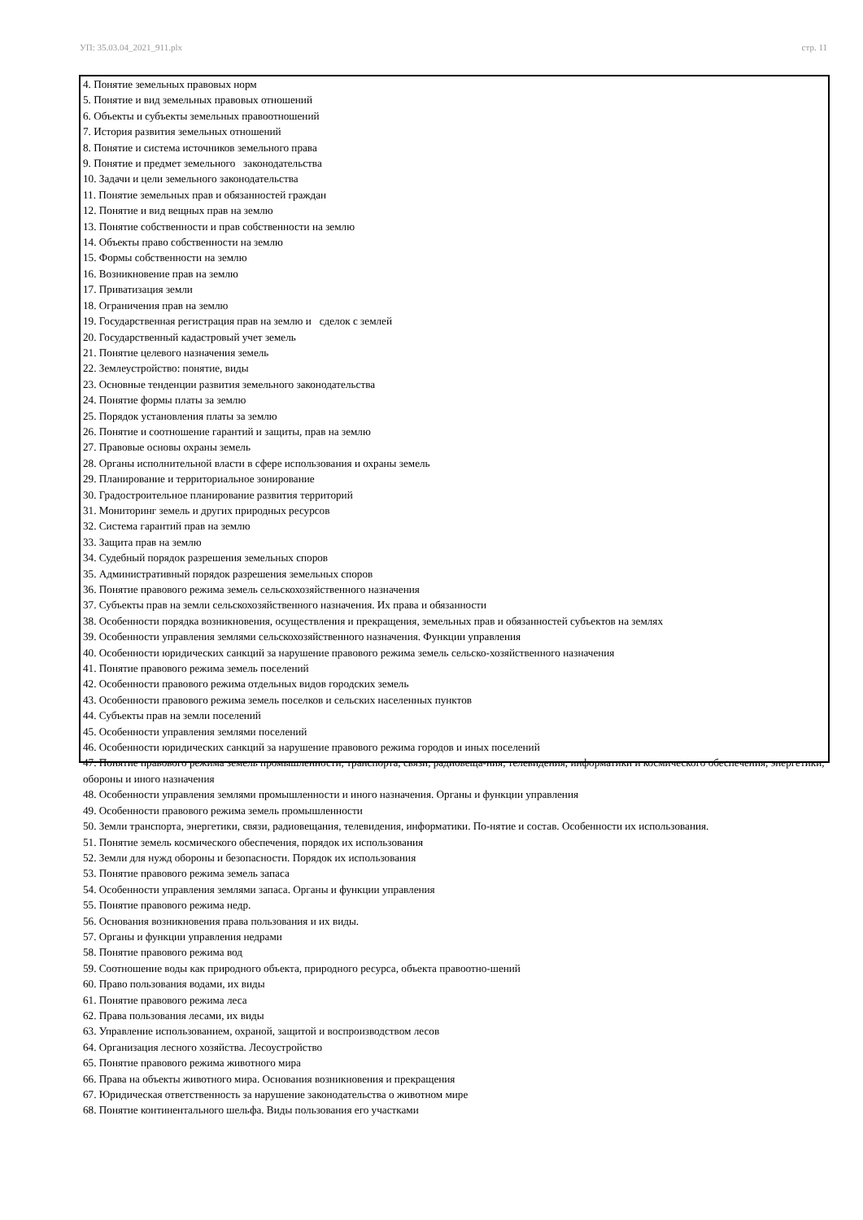УП: 35.03.04_2021_911.plx стр. 11
4. Понятие земельных правовых норм
5. Понятие и вид земельных правовых отношений
6. Объекты и субъекты земельных правоотношений
7. История развития земельных отношений
8. Понятие и система источников земельного права
9. Понятие и предмет земельного законодательства
10. Задачи и цели земельного законодательства
11. Понятие земельных прав и обязанностей граждан
12. Понятие и вид вещных прав на землю
13. Понятие собственности и прав собственности на землю
14. Объекты право собственности на землю
15. Формы собственности на землю
16. Возникновение прав на землю
17. Приватизация земли
18. Ограничения прав на землю
19. Государственная регистрация прав на землю и сделок с землей
20. Государственный кадастровый учет земель
21. Понятие целевого назначения земель
22. Землеустройство: понятие, виды
23. Основные тенденции развития земельного законодательства
24. Понятие формы платы за землю
25. Порядок установления платы за землю
26. Понятие и соотношение гарантий и защиты, прав на землю
27. Правовые основы охраны земель
28. Органы исполнительной власти в сфере использования и охраны земель
29. Планирование и территориальное зонирование
30. Градостроительное планирование развития территорий
31. Мониторинг земель и других природных ресурсов
32. Система гарантий прав на землю
33. Защита прав на землю
34. Судебный порядок разрешения земельных споров
35. Административный порядок разрешения земельных споров
36. Понятие правового режима земель сельскохозяйственного назначения
37. Субъекты прав на земли сельскохозяйственного назначения. Их права и обязанности
38. Особенности порядка возникновения, осуществления и прекращения, земельных прав и обязанностей субъектов на землях
39. Особенности управления землями сельскохозяйственного назначения. Функции управления
40. Особенности юридических санкций за нарушение правового режима земель сельско-хозяйственного назначения
41. Понятие правового режима земель поселений
42. Особенности правового режима отдельных видов городских земель
43. Особенности правового режима земель поселков и сельских населенных пунктов
44. Субъекты прав на земли поселений
45. Особенности управления землями поселений
46. Особенности юридических санкций за нарушение правового режима городов и иных поселений
47. Понятие правового режима земель промышленности, транспорта, связи, радиовеща-ния, телевидения, информатики и космического обеспечения, энергетики, обороны и иного назначения
48. Особенности управления землями промышленности и иного назначения. Органы и функции управления
49. Особенности правового режима земель промышленности
50. Земли транспорта, энергетики, связи, радиовещания, телевидения, информатики. По-нятие и состав. Особенности их использования.
51. Понятие земель космического обеспечения, порядок их использования
52. Земли для нужд обороны и безопасности. Порядок их использования
53. Понятие правового режима земель запаса
54. Особенности управления землями запаса. Органы и функции управления
55. Понятие правового режима недр.
56. Основания возникновения права пользования и их виды.
57. Органы и функции управления недрами
58. Понятие правового режима вод
59. Соотношение воды как природного объекта, природного ресурса, объекта правоотно-шений
60. Право пользования водами, их виды
61. Понятие правового режима леса
62. Права пользования лесами, их виды
63. Управление использованием, охраной, защитой и воспроизводством лесов
64. Организация лесного хозяйства. Лесоустройство
65. Понятие правового режима животного мира
66. Права на объекты животного мира. Основания возникновения и прекращения
67. Юридическая ответственность за нарушение законодательства о животном мире
68. Понятие континентального шельфа. Виды пользования его участками